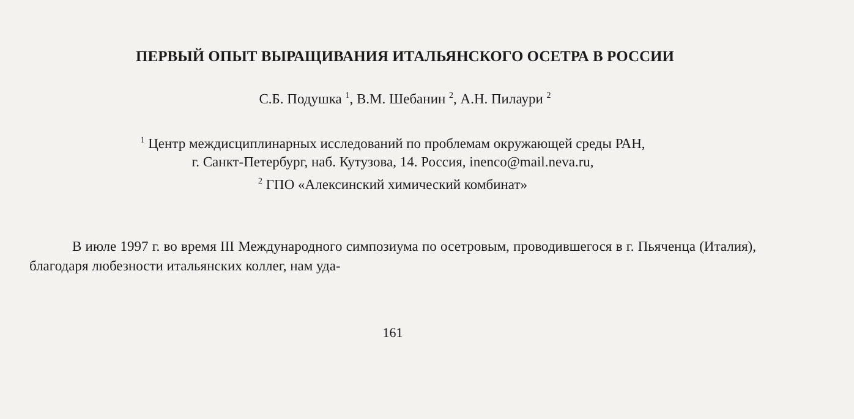ПЕРВЫЙ ОПЫТ ВЫРАЩИВАНИЯ ИТАЛЬЯНСКОГО ОСЕТРА В РОССИИ
С.Б. Подушка <sup>1</sup>, В.М. Шебанин <sup>2</sup>, А.Н. Пилаури <sup>2</sup>
<sup>1</sup> Центр междисциплинарных исследований по проблемам окружающей среды РАН,
г. Санкт-Петербург, наб. Кутузова, 14. Россия, inenco@mail.neva.ru,
<sup>2</sup> ГПО «Алексинский химический комбинат»
В июле 1997 г. во время III Международного симпозиума по осетровым, проводившегося в г. Пьяченца (Италия), благодаря любезности итальянских коллег, нам уда-
161